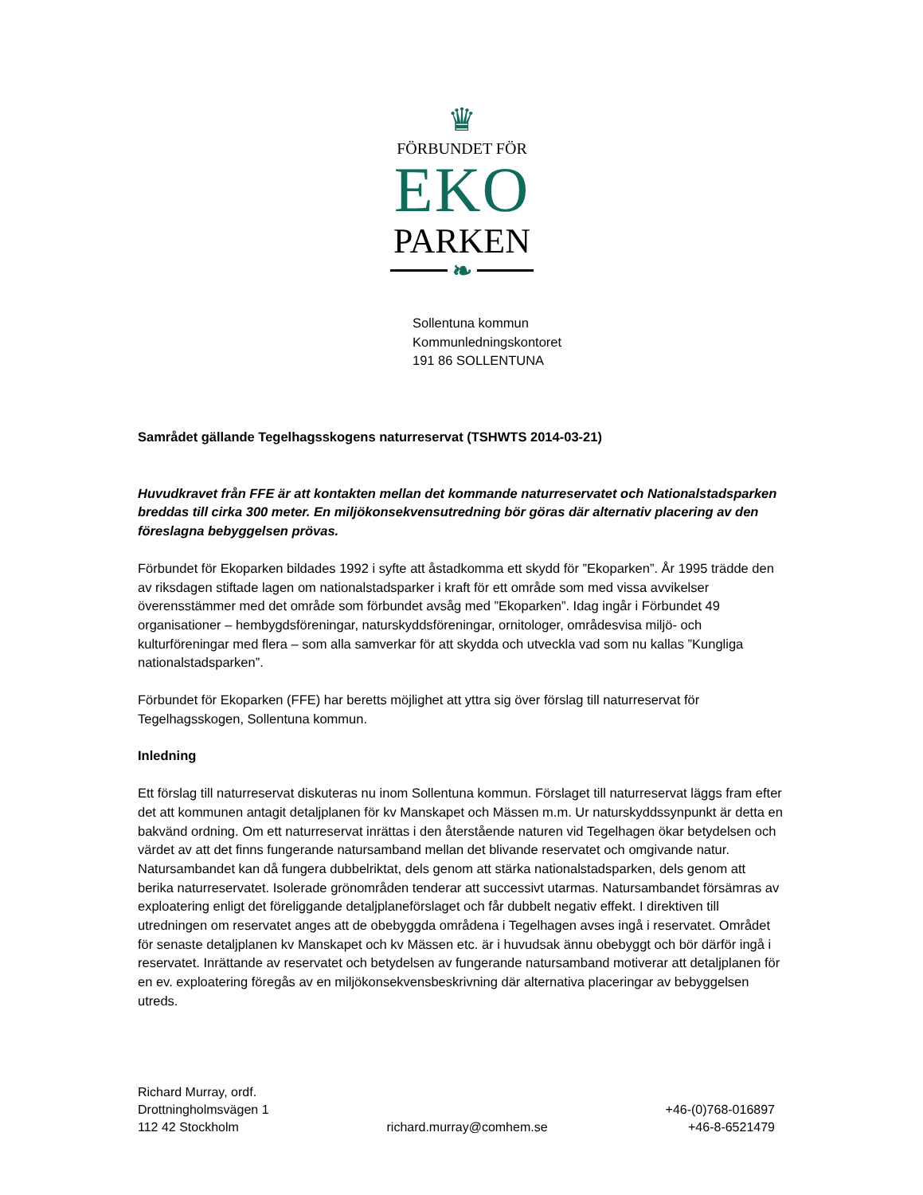♛
FÖRBUNDET FÖR
EKO
PARKEN
❧
Sollentuna kommun
Kommunledningskontoret
191 86 SOLLENTUNA
Samrådet gällande Tegelhagsskogens naturreservat (TSHWTS 2014-03-21)
Huvudkravet från FFE är att kontakten mellan det kommande naturreservatet och Nationalstadsparken breddas till cirka 300 meter. En miljökonsekvensutredning bör göras där alternativ placering av den föreslagna bebyggelsen prövas.
Förbundet för Ekoparken bildades 1992 i syfte att åstadkomma ett skydd för ”Ekoparken”. År 1995 trädde den av riksdagen stiftade lagen om nationalstadsparker i kraft för ett område som med vissa avvikelser överensstämmer med det område som förbundet avsåg med ”Ekoparken”. Idag ingår i Förbundet 49 organisationer – hembygdsföreningar, naturskyddsföreningar, ornitologer, områdesvisa miljö- och kulturföreningar med flera – som alla samverkar för att skydda och utveckla vad som nu kallas ”Kungliga nationalstadsparken”.
Förbundet för Ekoparken (FFE) har beretts möjlighet att yttra sig över förslag till naturreservat för Tegelhagsskogen, Sollentuna kommun.
Inledning
Ett förslag till naturreservat diskuteras nu inom Sollentuna kommun. Förslaget till naturreservat läggs fram efter det att kommunen antagit detaljplanen för kv Manskapet och Mässen m.m. Ur naturskyddssynpunkt är detta en bakvänd ordning. Om ett naturreservat inrättas i den återstående naturen vid Tegelhagen ökar betydelsen och värdet av att det finns fungerande natursamband mellan det blivande reservatet och omgivande natur. Natursambandet kan då fungera dubbelriktat, dels genom att stärka nationalstadsparken, dels genom att berika naturreservatet. Isolerade grönområden tenderar att successivt utarmas. Natursambandet försämras av exploatering enligt det föreliggande detaljplaneförslaget och får dubbelt negativ effekt. I direktiven till utredningen om reservatet anges att de obebyggda områdena i Tegelhagen avses ingå i reservatet. Området för senaste detaljplanen kv Manskapet och kv Mässen etc. är i huvudsak ännu obebyggt och bör därför ingå i reservatet. Inrättande av reservatet och betydelsen av fungerande natursamband motiverar att detaljplanen för en ev. exploatering föregås av en miljökonsekvensbeskrivning där alternativa placeringar av bebyggelsen utreds.
Richard Murray, ordf.
Drottningholmsvägen 1
112 42 Stockholm
richard.murray@comhem.se
+46-(0)768-016897
+46-8-6521479